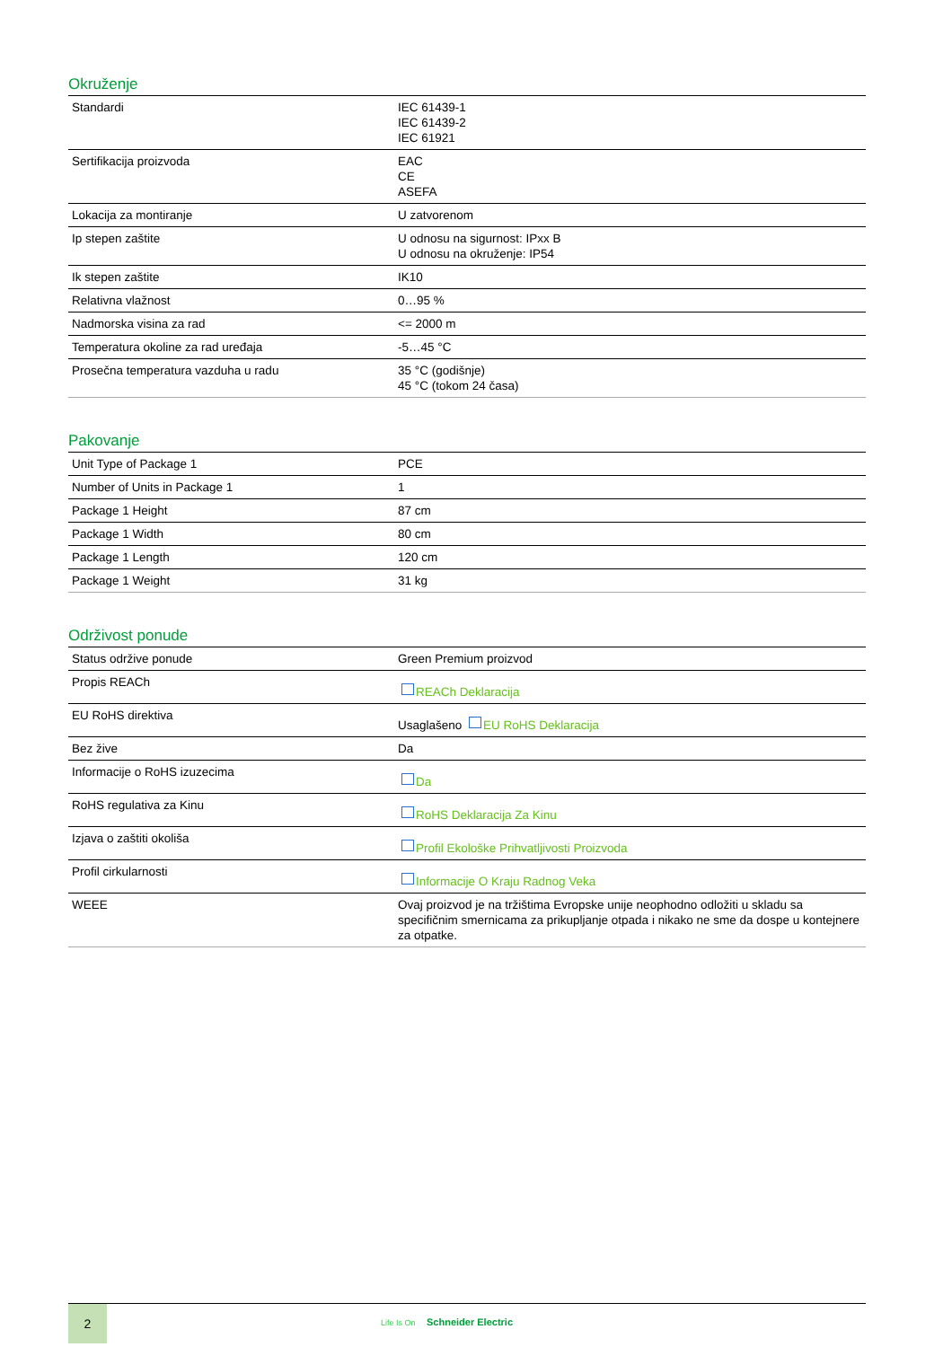Okruženje
| Standardi | IEC 61439-1 IEC 61439-2 IEC 61921 |
| Sertifikacija proizvoda | EAC CE ASEFA |
| Lokacija za montiranje | U zatvorenom |
| Ip stepen zaštite | U odnosu na sigurnost: IPxx B U odnosu na okruženje: IP54 |
| Ik stepen zaštite | IK10 |
| Relativna vlažnost | 0…95 % |
| Nadmorska visina za rad | <= 2000 m |
| Temperatura okoline za rad uređaja | -5…45 °C |
| Prosečna temperatura vazduha u radu | 35 °C (godišnje) 45 °C (tokom 24 časa) |
Pakovanje
| Unit Type of Package 1 | PCE |
| Number of Units in Package 1 | 1 |
| Package 1 Height | 87 cm |
| Package 1 Width | 80 cm |
| Package 1 Length | 120 cm |
| Package 1 Weight | 31 kg |
Održivost ponude
| Status održive ponude | Green Premium proizvod |
| Propis REACh | REACh Deklaracija |
| EU RoHS direktiva | Usaglašeno EU RoHS Deklaracija |
| Bez žive | Da |
| Informacije o RoHS izuzecima | Da |
| RoHS regulativa za Kinu | RoHS Deklaracija Za Kinu |
| Izjava o zaštiti okoliša | Profil Ekološke Prihvatljivosti Proizvoda |
| Profil cirkularnosti | Informacije O Kraju Radnog Veka |
| WEEE | Ovaj proizvod je na tržištima Evropske unije neophodno odložiti u skladu sa specifičnim smernicama za prikupljanje otpada i nikako ne sme da dospe u kontejnere za otpatke. |
2
Life Is On Schneider Electric